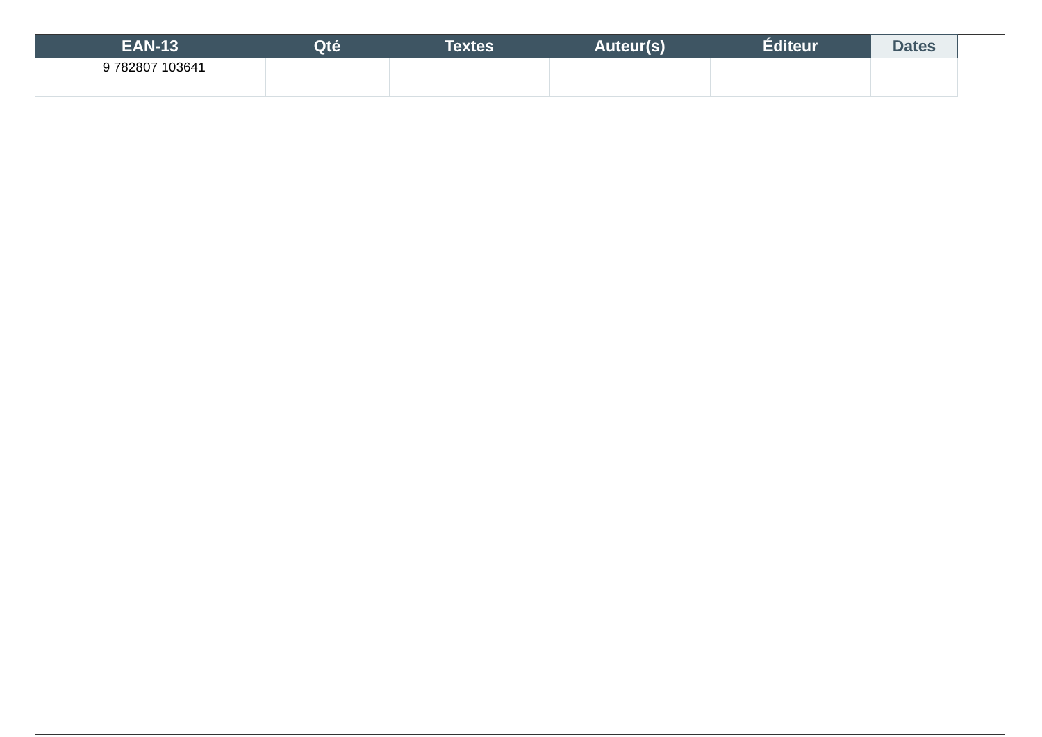| EAN-13 | Qté | Textes | Auteur(s) | Éditeur | Dates |
| --- | --- | --- | --- | --- | --- |
| 9 782807 103641 | | | | | |